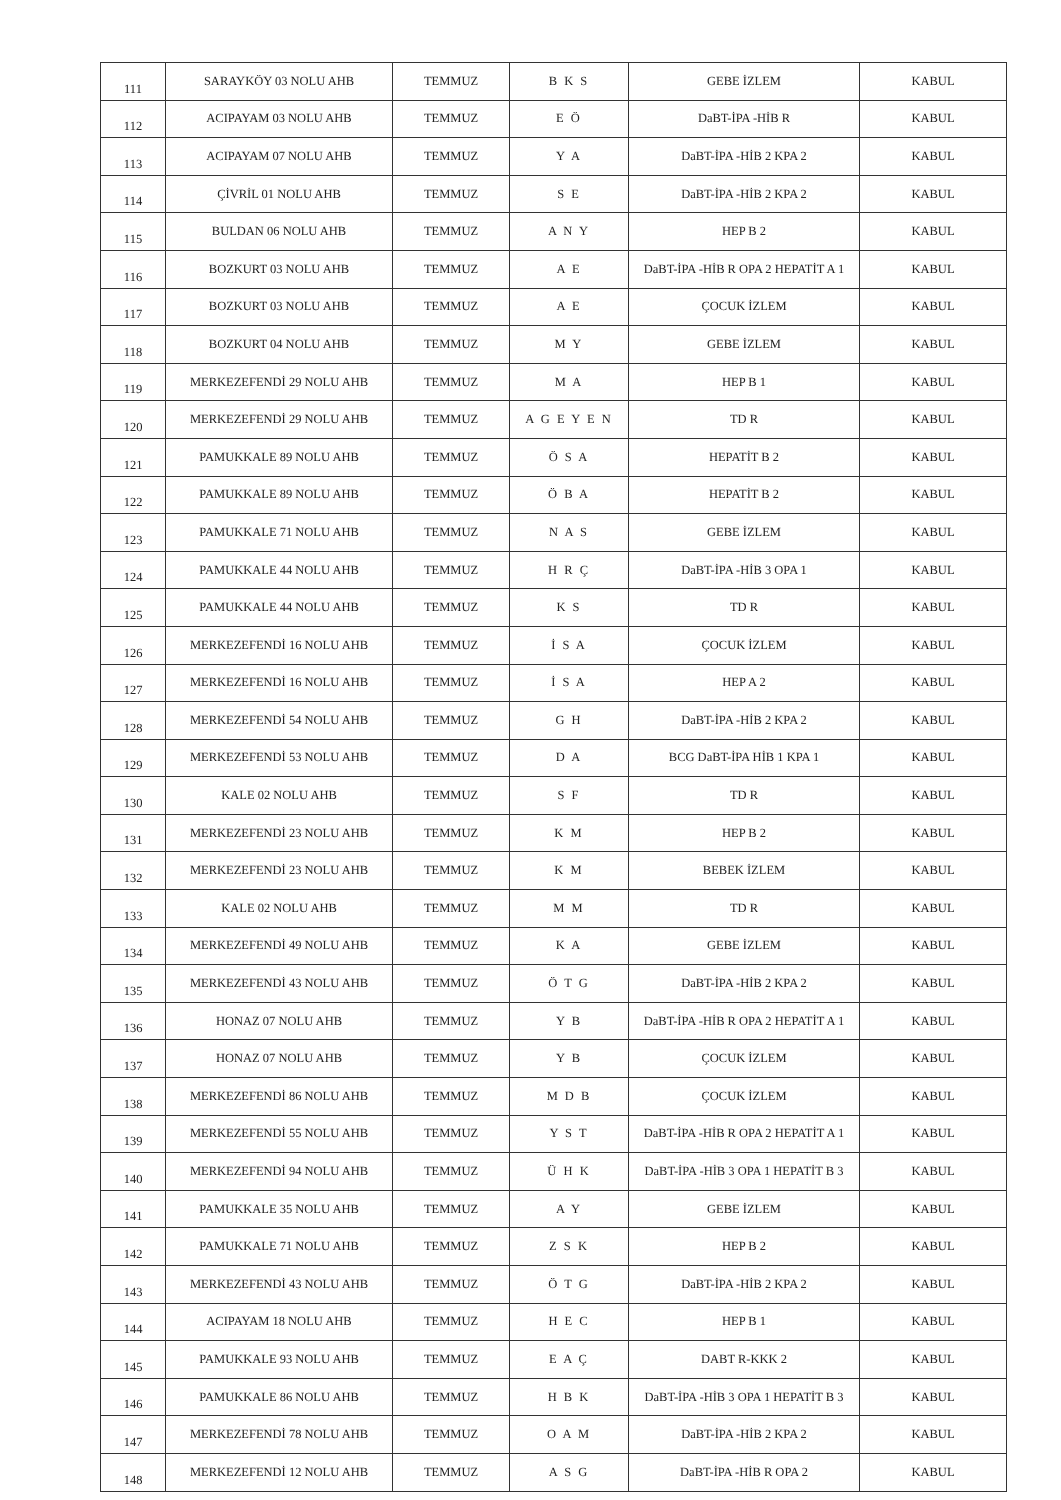| 111 | SARAYKÖY 03 NOLU AHB | TEMMUZ | B K S | GEBE İZLEM | KABUL |
| 112 | ACIPAYAM 03 NOLU AHB | TEMMUZ | E Ö | DaBT-İPA -HİB R | KABUL |
| 113 | ACIPAYAM 07 NOLU AHB | TEMMUZ | Y A | DaBT-İPA -HİB 2 KPA 2 | KABUL |
| 114 | ÇİVRİL 01 NOLU AHB | TEMMUZ | S E | DaBT-İPA -HİB 2 KPA 2 | KABUL |
| 115 | BULDAN 06 NOLU AHB | TEMMUZ | A N Y | HEP B 2 | KABUL |
| 116 | BOZKURT 03 NOLU AHB | TEMMUZ | A E | DaBT-İPA -HİB R OPA 2 HEPATİT A 1 | KABUL |
| 117 | BOZKURT 03 NOLU AHB | TEMMUZ | A E | ÇOCUK İZLEM | KABUL |
| 118 | BOZKURT 04 NOLU AHB | TEMMUZ | M Y | GEBE İZLEM | KABUL |
| 119 | MERKEZEFENDİ 29 NOLU AHB | TEMMUZ | M A | HEP B 1 | KABUL |
| 120 | MERKEZEFENDİ 29 NOLU AHB | TEMMUZ | A G E Y E N | TD R | KABUL |
| 121 | PAMUKKALE 89 NOLU AHB | TEMMUZ | Ö S A | HEPATİT B 2 | KABUL |
| 122 | PAMUKKALE 89 NOLU AHB | TEMMUZ | Ö B A | HEPATİT B 2 | KABUL |
| 123 | PAMUKKALE 71 NOLU AHB | TEMMUZ | N A S | GEBE İZLEM | KABUL |
| 124 | PAMUKKALE 44 NOLU AHB | TEMMUZ | H R Ç | DaBT-İPA -HİB 3 OPA 1 | KABUL |
| 125 | PAMUKKALE 44 NOLU AHB | TEMMUZ | K S | TD R | KABUL |
| 126 | MERKEZEFENDİ 16 NOLU AHB | TEMMUZ | İ S A | ÇOCUK İZLEM | KABUL |
| 127 | MERKEZEFENDİ 16 NOLU AHB | TEMMUZ | İ S A | HEP A 2 | KABUL |
| 128 | MERKEZEFENDİ 54 NOLU AHB | TEMMUZ | G H | DaBT-İPA -HİB 2 KPA 2 | KABUL |
| 129 | MERKEZEFENDİ 53 NOLU AHB | TEMMUZ | D A | BCG DaBT-İPA HİB 1 KPA 1 | KABUL |
| 130 | KALE 02 NOLU AHB | TEMMUZ | S F | TD R | KABUL |
| 131 | MERKEZEFENDİ 23 NOLU AHB | TEMMUZ | K M | HEP B 2 | KABUL |
| 132 | MERKEZEFENDİ 23 NOLU AHB | TEMMUZ | K M | BEBEK İZLEM | KABUL |
| 133 | KALE 02 NOLU AHB | TEMMUZ | M M | TD R | KABUL |
| 134 | MERKEZEFENDİ 49 NOLU AHB | TEMMUZ | K A | GEBE İZLEM | KABUL |
| 135 | MERKEZEFENDİ 43 NOLU AHB | TEMMUZ | Ö T G | DaBT-İPA -HİB 2 KPA 2 | KABUL |
| 136 | HONAZ 07 NOLU AHB | TEMMUZ | Y B | DaBT-İPA -HİB R OPA 2 HEPATİT A 1 | KABUL |
| 137 | HONAZ 07 NOLU AHB | TEMMUZ | Y B | ÇOCUK İZLEM | KABUL |
| 138 | MERKEZEFENDİ 86 NOLU AHB | TEMMUZ | M D B | ÇOCUK İZLEM | KABUL |
| 139 | MERKEZEFENDİ 55 NOLU AHB | TEMMUZ | Y S T | DaBT-İPA -HİB R OPA 2 HEPATİT A 1 | KABUL |
| 140 | MERKEZEFENDİ 94 NOLU AHB | TEMMUZ | Ü H K | DaBT-İPA -HİB 3 OPA 1 HEPATİT B 3 | KABUL |
| 141 | PAMUKKALE 35 NOLU AHB | TEMMUZ | A Y | GEBE İZLEM | KABUL |
| 142 | PAMUKKALE 71 NOLU AHB | TEMMUZ | Z S K | HEP B 2 | KABUL |
| 143 | MERKEZEFENDİ 43 NOLU AHB | TEMMUZ | Ö T G | DaBT-İPA -HİB 2 KPA 2 | KABUL |
| 144 | ACIPAYAM 18 NOLU AHB | TEMMUZ | H E C | HEP B 1 | KABUL |
| 145 | PAMUKKALE 93 NOLU AHB | TEMMUZ | E A Ç | DABT R-KKK 2 | KABUL |
| 146 | PAMUKKALE 86 NOLU AHB | TEMMUZ | H B K | DaBT-İPA -HİB 3 OPA 1 HEPATİT B 3 | KABUL |
| 147 | MERKEZEFENDİ 78 NOLU AHB | TEMMUZ | O A M | DaBT-İPA -HİB 2 KPA 2 | KABUL |
| 148 | MERKEZEFENDİ 12 NOLU AHB | TEMMUZ | A S G | DaBT-İPA -HİB R OPA 2 | KABUL |